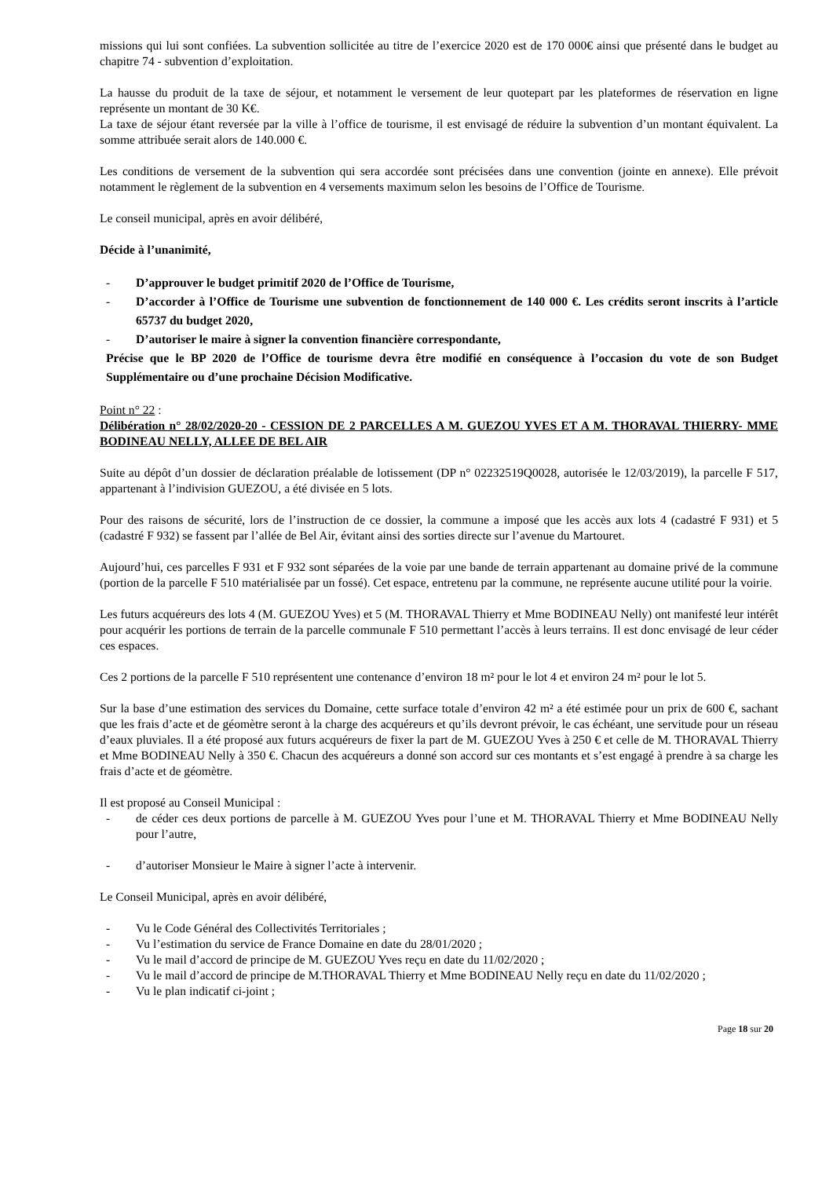missions qui lui sont confiées. La subvention sollicitée au titre de l’exercice 2020 est de 170 000€ ainsi que présenté dans le budget au chapitre 74 - subvention d’exploitation.
La hausse du produit de la taxe de séjour, et notamment le versement de leur quotepart par les plateformes de réservation en ligne représente un montant de 30 K€.
La taxe de séjour étant reversée par la ville à l’office de tourisme, il est envisagé de réduire la subvention d’un montant équivalent. La somme attribuée serait alors de 140.000 €.
Les conditions de versement de la subvention qui sera accordée sont précisées dans une convention (jointe en annexe). Elle prévoit notamment le règlement de la subvention en 4 versements maximum selon les besoins de l’Office de Tourisme.
Le conseil municipal, après en avoir délibéré,
Décide à l’unanimité,
- D’approuver le budget primitif 2020 de l’Office de Tourisme,
- D’accorder à l’Office de Tourisme une subvention de fonctionnement de 140 000 €. Les crédits seront inscrits à l’article 65737 du budget 2020,
- D’autoriser le maire à signer la convention financière correspondante,
Précise que le BP 2020 de l’Office de tourisme devra être modifié en conséquence à l’occasion du vote de son Budget Supplémentaire ou d’une prochaine Décision Modificative.
Point n° 22 :
Délibération n° 28/02/2020-20 - CESSION DE 2 PARCELLES A M. GUEZOU YVES ET A M. THORAVAL THIERRY- MME BODINEAU NELLY, ALLEE DE BEL AIR
Suite au dépôt d’un dossier de déclaration préalable de lotissement (DP n° 02232519Q0028, autorisée le 12/03/2019), la parcelle F 517, appartenant à l’indivision GUEZOU, a été divisée en 5 lots.
Pour des raisons de sécurité, lors de l’instruction de ce dossier, la commune a imposé que les accès aux lots 4 (cadastré F 931) et 5 (cadastré F 932) se fassent par l’allée de Bel Air, évitant ainsi des sorties directe sur l’avenue du Martouret.
Aujourd’hui, ces parcelles F 931 et F 932 sont séparées de la voie par une bande de terrain appartenant au domaine privé de la commune (portion de la parcelle F 510 matérialisée par un fossé). Cet espace, entretenu par la commune, ne représente aucune utilité pour la voirie.
Les futurs acquéreurs des lots 4 (M. GUEZOU Yves) et 5 (M. THORAVAL Thierry et Mme BODINEAU Nelly) ont manifesté leur intérêt pour acquérir les portions de terrain de la parcelle communale F 510 permettant l’accès à leurs terrains. Il est donc envisagé de leur céder ces espaces.
Ces 2 portions de la parcelle F 510 représentent une contenance d’environ 18 m² pour le lot 4 et environ 24 m² pour le lot 5.
Sur la base d’une estimation des services du Domaine, cette surface totale d’environ 42 m² a été estimée pour un prix de 600 €, sachant que les frais d’acte et de géomètre seront à la charge des acquéreurs et qu’ils devront prévoir, le cas échéant, une servitude pour un réseau d’eaux pluviales. Il a été proposé aux futurs acquéreurs de fixer la part de M. GUEZOU Yves à 250 € et celle de M. THORAVAL Thierry et Mme BODINEAU Nelly à 350 €. Chacun des acquéreurs a donné son accord sur ces montants et s’est engagé à prendre à sa charge les frais d’acte et de géomètre.
Il est proposé au Conseil Municipal :
- de céder ces deux portions de parcelle à M. GUEZOU Yves pour l’une et M. THORAVAL Thierry et Mme BODINEAU Nelly pour l’autre,
- d’autoriser Monsieur le Maire à signer l’acte à intervenir.
Le Conseil Municipal, après en avoir délibéré,
- Vu le Code Général des Collectivités Territoriales ;
- Vu l’estimation du service de France Domaine en date du 28/01/2020 ;
- Vu le mail d’accord de principe de M. GUEZOU Yves reçu en date du 11/02/2020 ;
- Vu le mail d’accord de principe de M.THORAVAL Thierry et Mme BODINEAU Nelly reçu en date du 11/02/2020 ;
- Vu le plan indicatif ci-joint ;
Page 18 sur 20